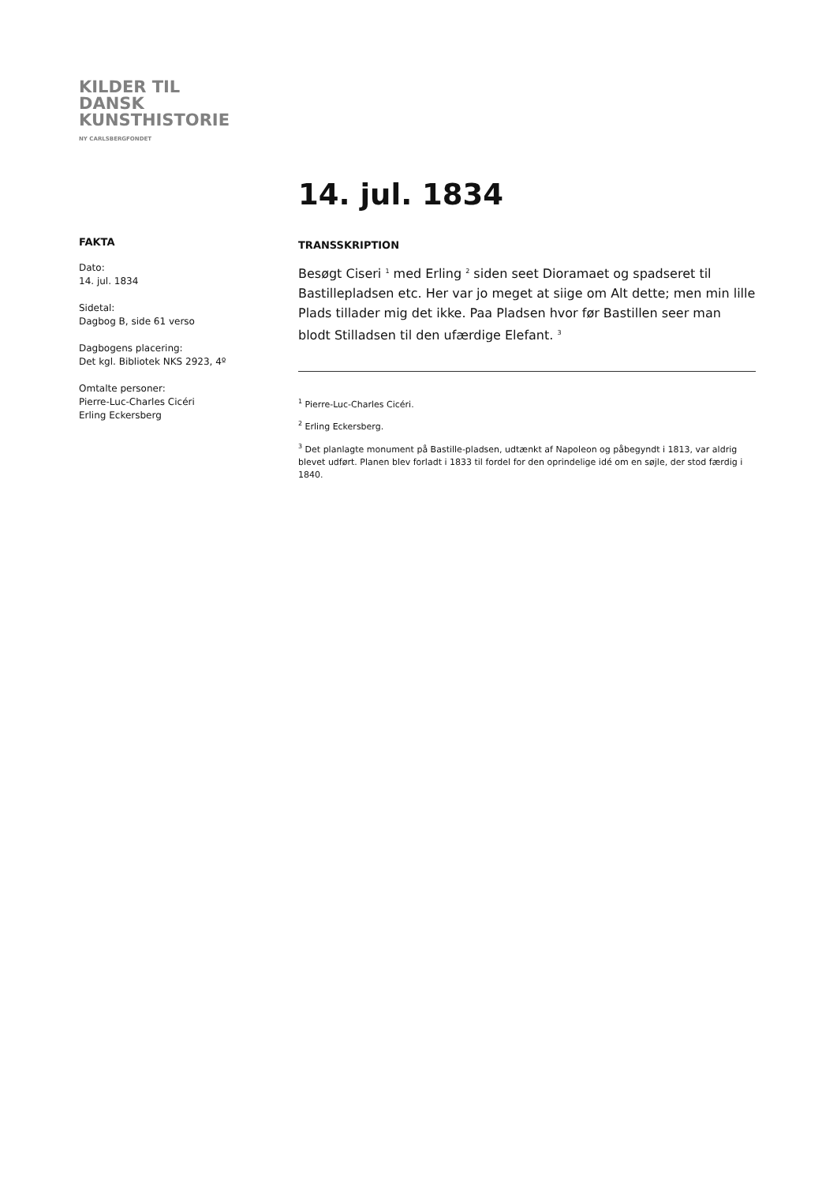KILDER TIL
DANSK
KUNSTHISTORIE
NY CARLSBERGFONDET
14. jul. 1834
FAKTA
Dato:
14. jul. 1834
Sidetal:
Dagbog B, side 61 verso
Dagbogens placering:
Det kgl. Bibliotek NKS 2923, 4º
Omtalte personer:
Pierre-Luc-Charles Cicéri
Erling Eckersberg
TRANSSKRIPTION
Besøgt Ciseri <sup>1</sup> med Erling <sup>2</sup> siden seet Dioramaet og spadseret til Bastillepladsen etc. Her var jo meget at siige om Alt dette; men min lille Plads tillader mig det ikke. Paa Pladsen hvor før Bastillen seer man blodt Stilladsen til den ufærdige Elefant. <sup>3</sup>
<sup>1</sup> Pierre-Luc-Charles Cicéri.
<sup>2</sup> Erling Eckersberg.
<sup>3</sup> Det planlagte monument på Bastille-pladsen, udtænkt af Napoleon og påbegyndt i 1813, var aldrig blevet udført. Planen blev forladt i 1833 til fordel for den oprindelige idé om en søjle, der stod færdig i 1840.